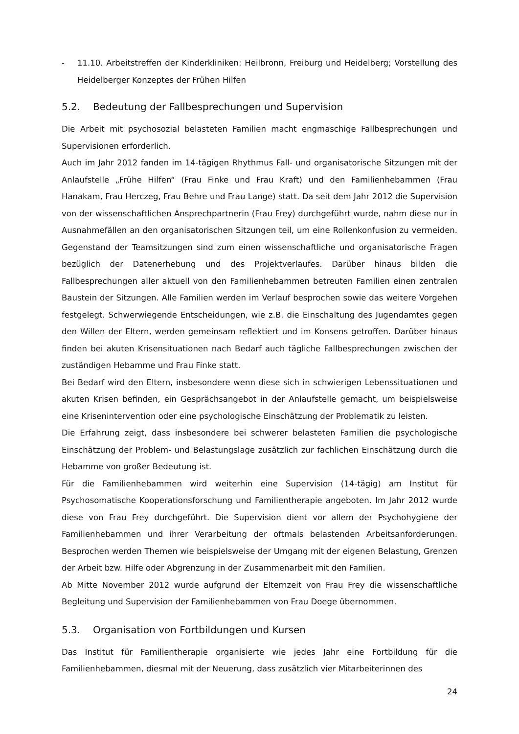- 11.10. Arbeitstreffen der Kinderkliniken: Heilbronn, Freiburg und Heidelberg; Vorstellung des Heidelberger Konzeptes der Frühen Hilfen
5.2. Bedeutung der Fallbesprechungen und Supervision
Die Arbeit mit psychosozial belasteten Familien macht engmaschige Fallbesprechungen und Supervisionen erforderlich.
Auch im Jahr 2012 fanden im 14-tägigen Rhythmus Fall- und organisatorische Sitzungen mit der Anlaufstelle „Frühe Hilfen“ (Frau Finke und Frau Kraft) und den Familienhebammen (Frau Hanakam, Frau Herczeg, Frau Behre und Frau Lange) statt. Da seit dem Jahr 2012 die Supervision von der wissenschaftlichen Ansprechpartnerin (Frau Frey) durchgeführt wurde, nahm diese nur in Ausnahmefällen an den organisatorischen Sitzungen teil, um eine Rollenkonfusion zu vermeiden. Gegenstand der Teamsitzungen sind zum einen wissenschaftliche und organisatorische Fragen bezüglich der Datenerhebung und des Projektverlaufes. Darüber hinaus bilden die Fallbesprechungen aller aktuell von den Familienhebammen betreuten Familien einen zentralen Baustein der Sitzungen. Alle Familien werden im Verlauf besprochen sowie das weitere Vorgehen festgelegt. Schwerwiegende Entscheidungen, wie z.B. die Einschaltung des Jugendamtes gegen den Willen der Eltern, werden gemeinsam reflektiert und im Konsens getroffen. Darüber hinaus finden bei akuten Krisensituationen nach Bedarf auch tägliche Fallbesprechungen zwischen der zuständigen Hebamme und Frau Finke statt.
Bei Bedarf wird den Eltern, insbesondere wenn diese sich in schwierigen Lebenssituationen und akuten Krisen befinden, ein Gesprächsangebot in der Anlaufstelle gemacht, um beispielsweise eine Krisenintervention oder eine psychologische Einschätzung der Problematik zu leisten.
Die Erfahrung zeigt, dass insbesondere bei schwerer belasteten Familien die psychologische Einschätzung der Problem- und Belastungslage zusätzlich zur fachlichen Einschätzung durch die Hebamme von großer Bedeutung ist.
Für die Familienhebammen wird weiterhin eine Supervision (14-tägig) am Institut für Psychosomatische Kooperationsforschung und Familientherapie angeboten. Im Jahr 2012 wurde diese von Frau Frey durchgeführt. Die Supervision dient vor allem der Psychohygiene der Familienhebammen und ihrer Verarbeitung der oftmals belastenden Arbeitsanforderungen. Besprochen werden Themen wie beispielsweise der Umgang mit der eigenen Belastung, Grenzen der Arbeit bzw. Hilfe oder Abgrenzung in der Zusammenarbeit mit den Familien.
Ab Mitte November 2012 wurde aufgrund der Elternzeit von Frau Frey die wissenschaftliche Begleitung und Supervision der Familienhebammen von Frau Doege übernommen.
5.3. Organisation von Fortbildungen und Kursen
Das Institut für Familientherapie organisierte wie jedes Jahr eine Fortbildung für die Familienhebammen, diesmal mit der Neuerung, dass zusätzlich vier Mitarbeiterinnen des
24